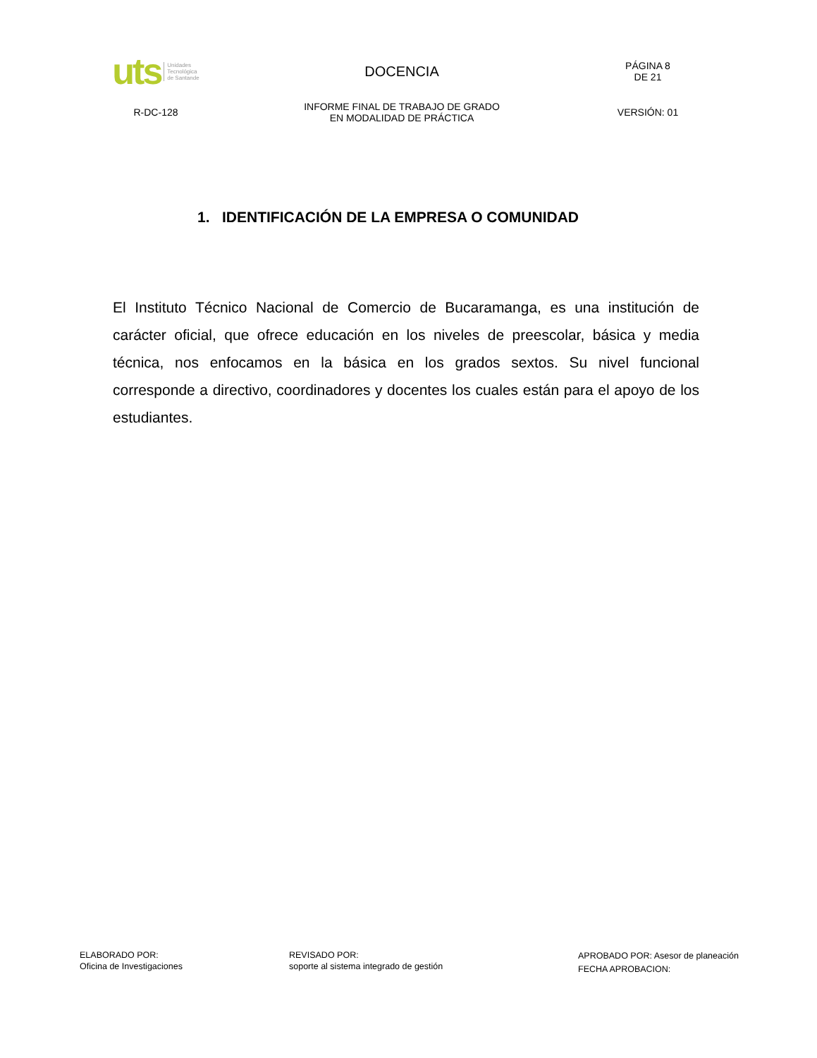| uts Unidades Tecnológica de Santande | DOCENCIA | PÁGINA 8 DE 21 |
| R-DC-128 | INFORME FINAL DE TRABAJO DE GRADO EN MODALIDAD DE PRÁCTICA | VERSIÓN: 01 |
1. IDENTIFICACIÓN DE LA EMPRESA O COMUNIDAD
El Instituto Técnico Nacional de Comercio de Bucaramanga, es una institución de carácter oficial, que ofrece educación en los niveles de preescolar, básica y media técnica, nos enfocamos en la básica en los grados sextos. Su nivel funcional corresponde a directivo, coordinadores y docentes los cuales están para el apoyo de los estudiantes.
ELABORADO POR:
Oficina de Investigaciones
REVISADO POR:
soporte al sistema integrado de gestión
APROBADO POR: Asesor de planeación
FECHA APROBACION: